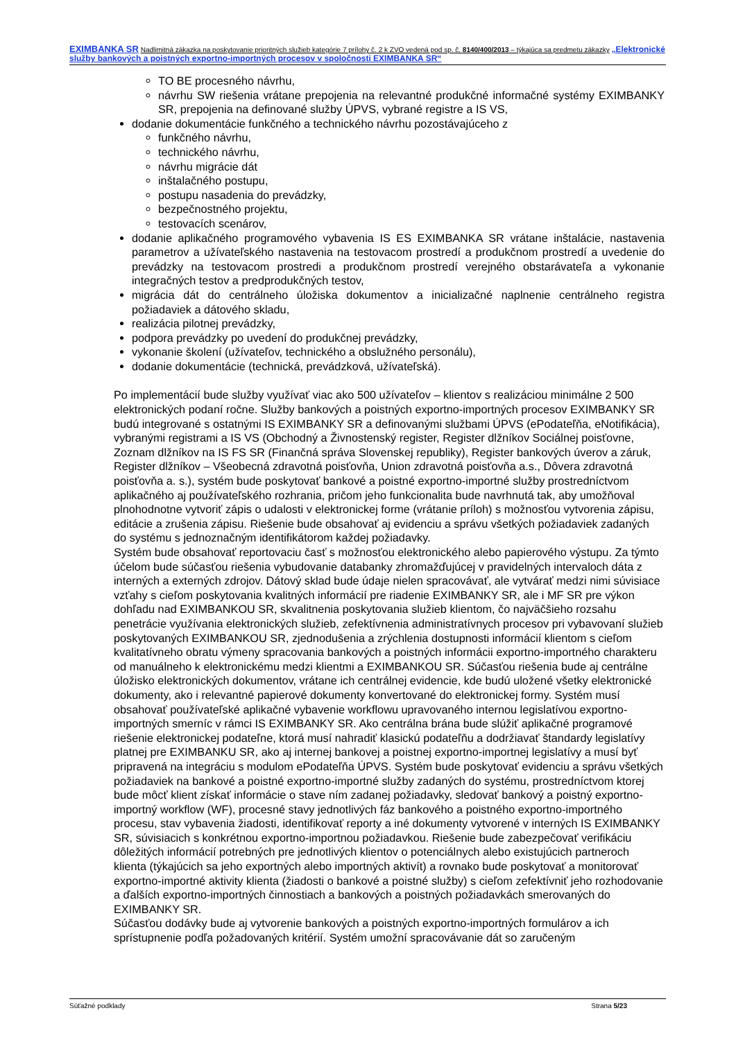EXIMBANKA SR Nadlimitná zákazka na poskytovanie prioritných služieb kategórie 7 prílohy č. 2 k ZVO vedená pod sp. č. 8140/400/2013 – týkajúca sa predmetu zákazky „Elektronické služby bankových a poistných exportno-importných procesov v spoločnosti EXIMBANKA SR“
TO BE procesného návrhu,
návrhu SW riešenia vrátane prepojenia na relevantné produkčné informačné systémy EXIMBANKY SR, prepojenia na definované služby ÚPVS, vybrané registre a IS VS,
dodanie dokumentácie funkčného a technického návrhu pozostávajúceho z
funkčného návrhu,
technického návrhu,
návrhu migrácie dát
inštalačného postupu,
postupu nasadenia do prevádzky,
bezpečnostného projektu,
testovacích scenárov,
dodanie aplikačného programového vybavenia IS ES EXIMBANKA SR vrátane inštalácie, nastavenia parametrov a užívateľského nastavenia na testovacom prostredí a produkčnom prostredí a uvedenie do prevádzky na testovacom prostredi a produkčnom prostredí verejného obstarávateľa a vykonanie integračných testov a predprodukčných testov,
migrácia dát do centrálneho úložiska dokumentov a inicializačné naplnenie centrálneho registra požiadaviek a dátového skladu,
realizácia pilotnej prevádzky,
podpora prevádzky po uvedení do produkčnej prevádzky,
vykonanie školení (užívateľov, technického a obslužného personálu),
dodanie dokumentácie (technická, prevádzková, užívateľská).
Po implementácií bude služby využívať viac ako 500 užívateľov – klientov s realizáciou minimálne 2 500 elektronických podaní ročne. Služby bankových a poistných exportno-importných procesov EXIMBANKY SR budú integrované s ostatnými IS EXIMBANKY SR a definovanými službami ÚPVS (ePodateľňa, eNotifikácia), vybranými registrami a IS VS (Obchodný a Živnostenský register, Register dlžníkov Sociálnej poisťovne, Zoznam dlžníkov na IS FS SR (Finančná správa Slovenskej republiky), Register bankových úverov a záruk, Register dlžníkov – Všeobecná zdravotná poisťovňa, Union zdravotná poisťovňa a.s., Dôvera zdravotná poisťovňa a. s.), systém bude poskytovať bankové a poistné exportno-importné služby prostredníctvom aplikačného aj používateľského rozhrania, pričom jeho funkcionalita bude navrhnutá tak, aby umožňoval plnohodnotne vytvoriť zápis o udalosti v elektronickej forme (vrátanie príloh) s možnosťou vytvorenia zápisu, editácie a zrušenia zápisu. Riešenie bude obsahovať aj evidenciu a správu všetkých požiadaviek zadaných do systému s jednoznačným identifikátorom každej požiadavky.
Systém bude obsahovať reportovaciu časť s možnosťou elektronického alebo papierového výstupu. Za týmto účelom bude súčasťou riešenia vybudovanie databanky zhromažďujúcej v pravidelných intervaloch dáta z interných a externých zdrojov. Dátový sklad bude údaje nielen spracovávať, ale vytvárať medzi nimi súvisiace vzťahy s cieľom poskytovania kvalitných informácií pre riadenie EXIMBANKY SR, ale i MF SR pre výkon dohľadu nad EXIMBANKOU SR, skvalitnenia poskytovania služieb klientom, čo najväčšieho rozsahu penetrácie využívania elektronických služieb, zefektívnenia administratívnych procesov pri vybavovaní služieb poskytovaných EXIMBANKOU SR, zjednodušenia a zrýchlenia dostupnosti informácií klientom s cieľom kvalitatívneho obratu výmeny spracovania bankových a poistných informácii exportno-importného charakteru od manuálneho k elektronickému medzi klientmi a EXIMBANKOU SR. Súčasťou riešenia bude aj centrálne úložisko elektronických dokumentov, vrátane ich centrálnej evidencie, kde budú uložené všetky elektronické dokumenty, ako i relevantné papierové dokumenty konvertované do elektronickej formy. Systém musí obsahovať používateľské aplikačné vybavenie workflowu upravovaného internou legislatívou exportno-importných smerníc v rámci IS EXIMBANKY SR. Ako centrálna brána bude slúžiť aplikačné programové riešenie elektronickej podateľne, ktorá musí nahradiť klasickú podateľňu a dodržiavať štandardy legislatívy platnej pre EXIMBANKU SR, ako aj internej bankovej a poistnej exportno-importnej legislatívy a musí byť pripravená na integráciu s modulom ePodateľňa ÚPVS. Systém bude poskytovať evidenciu a správu všetkých požiadaviek na bankové a poistné exportno-importné služby zadaných do systému, prostredníctvom ktorej bude môcť klient získať informácie o stave ním zadanej požiadavky, sledovať bankový a poistný exportno-importný workflow (WF), procesné stavy jednotlivých fáz bankového a poistného exportno-importného procesu, stav vybavenia žiadosti, identifikovať reporty a iné dokumenty vytvorené v interných IS EXIMBANKY SR, súvisiacich s konkrétnou exportno-importnou požiadavkou. Riešenie bude zabezpečovať verifikáciu dôležitých informácií potrebných pre jednotlivých klientov o potenciálnych alebo existujúcich partneroch klienta (týkajúcich sa jeho exportných alebo importných aktivít) a rovnako bude poskytovať a monitorovať exportno-importné aktivity klienta (žiadosti o bankové a poistné služby) s cieľom zefektívniť jeho rozhodovanie a ďalších exportno-importných činnostiach a bankových a poistných požiadavkách smerovaných do EXIMBANKY SR.
Súčasťou dodávky bude aj vytvorenie bankových a poistných exportno-importných formulárov a ich sprístupnenie podľa požadovaných kritérií. Systém umožní spracovávanie dát so zaručeným
Súťažné podklady Strana 5/23